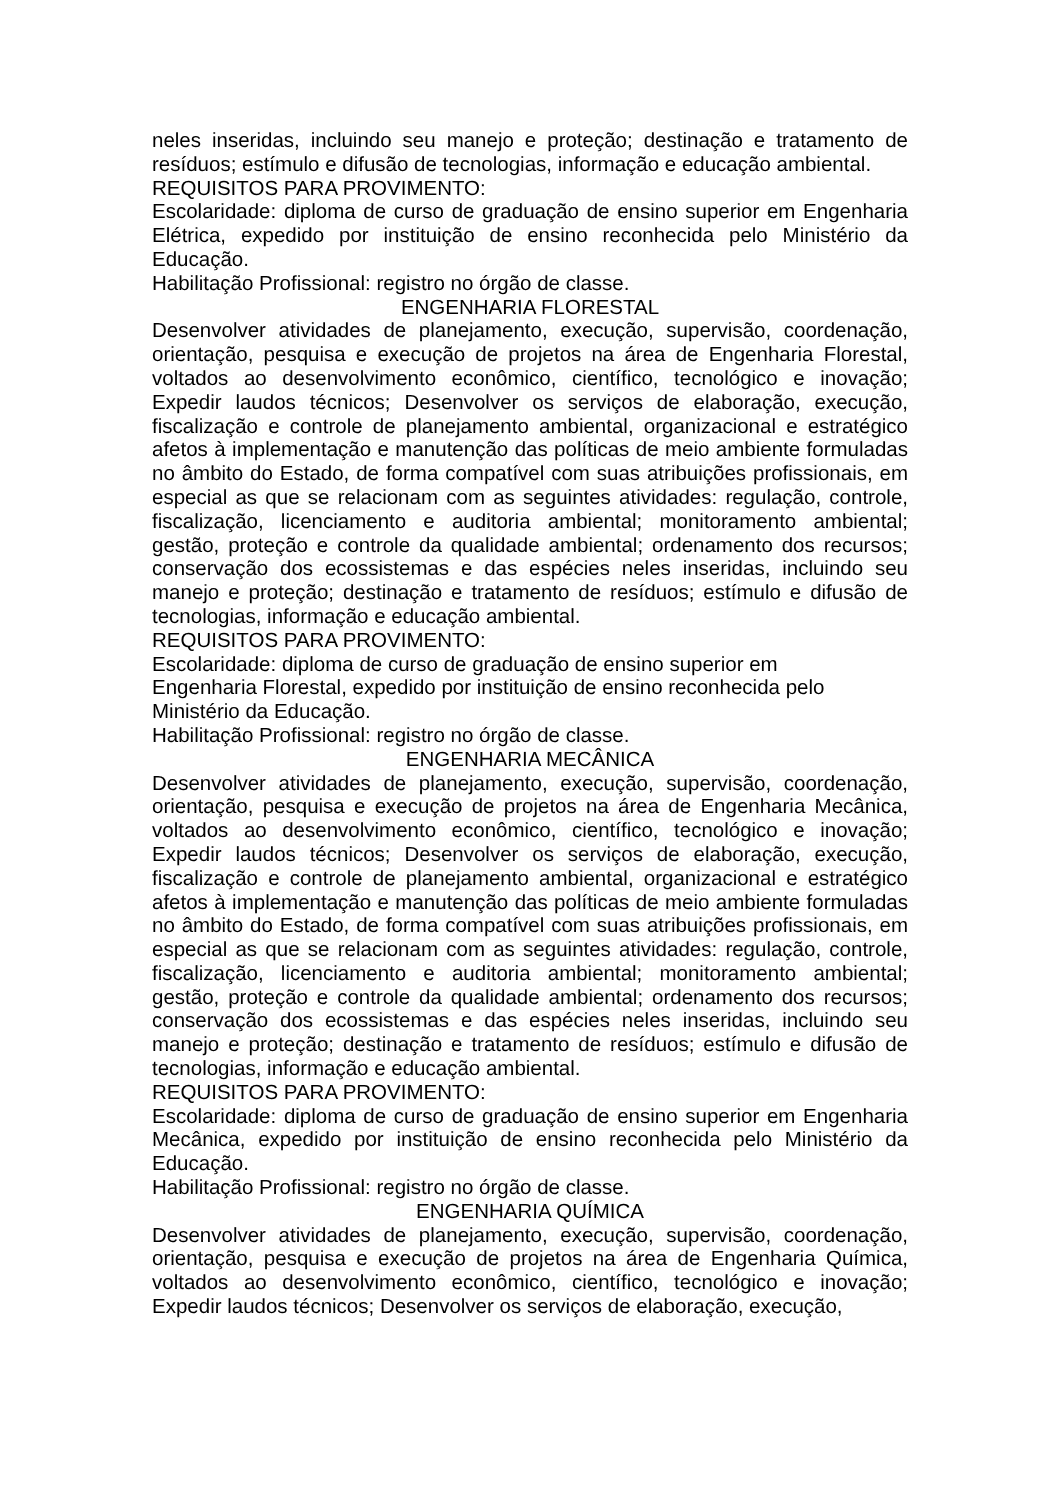neles inseridas, incluindo seu manejo e proteção; destinação e tratamento de resíduos; estímulo e difusão de tecnologias, informação e educação ambiental.
REQUISITOS PARA PROVIMENTO:
Escolaridade: diploma de curso de graduação de ensino superior em Engenharia Elétrica, expedido por instituição de ensino reconhecida pelo Ministério da Educação.
Habilitação Profissional: registro no órgão de classe.
ENGENHARIA FLORESTAL
Desenvolver atividades de planejamento, execução, supervisão, coordenação, orientação, pesquisa e execução de projetos na área de Engenharia Florestal, voltados ao desenvolvimento econômico, científico, tecnológico e inovação; Expedir laudos técnicos; Desenvolver os serviços de elaboração, execução, fiscalização e controle de planejamento ambiental, organizacional e estratégico afetos à implementação e manutenção das políticas de meio ambiente formuladas no âmbito do Estado, de forma compatível com suas atribuições profissionais, em especial as que se relacionam com as seguintes atividades: regulação, controle, fiscalização, licenciamento e auditoria ambiental; monitoramento ambiental; gestão, proteção e controle da qualidade ambiental; ordenamento dos recursos; conservação dos ecossistemas e das espécies neles inseridas, incluindo seu manejo e proteção; destinação e tratamento de resíduos; estímulo e difusão de tecnologias, informação e educação ambiental.
REQUISITOS PARA PROVIMENTO:
Escolaridade: diploma de curso de graduação de ensino superior em
Engenharia Florestal, expedido por instituição de ensino reconhecida pelo
Ministério da Educação.
Habilitação Profissional: registro no órgão de classe.
ENGENHARIA MECÂNICA
Desenvolver atividades de planejamento, execução, supervisão, coordenação, orientação, pesquisa e execução de projetos na área de Engenharia Mecânica, voltados ao desenvolvimento econômico, científico, tecnológico e inovação; Expedir laudos técnicos; Desenvolver os serviços de elaboração, execução, fiscalização e controle de planejamento ambiental, organizacional e estratégico afetos à implementação e manutenção das políticas de meio ambiente formuladas no âmbito do Estado, de forma compatível com suas atribuições profissionais, em especial as que se relacionam com as seguintes atividades: regulação, controle, fiscalização, licenciamento e auditoria ambiental; monitoramento ambiental; gestão, proteção e controle da qualidade ambiental; ordenamento dos recursos; conservação dos ecossistemas e das espécies neles inseridas, incluindo seu manejo e proteção; destinação e tratamento de resíduos; estímulo e difusão de tecnologias, informação e educação ambiental.
REQUISITOS PARA PROVIMENTO:
Escolaridade: diploma de curso de graduação de ensino superior em Engenharia Mecânica, expedido por instituição de ensino reconhecida pelo Ministério da Educação.
Habilitação Profissional: registro no órgão de classe.
ENGENHARIA QUÍMICA
Desenvolver atividades de planejamento, execução, supervisão, coordenação, orientação, pesquisa e execução de projetos na área de Engenharia Química, voltados ao desenvolvimento econômico, científico, tecnológico e inovação; Expedir laudos técnicos; Desenvolver os serviços de elaboração, execução,